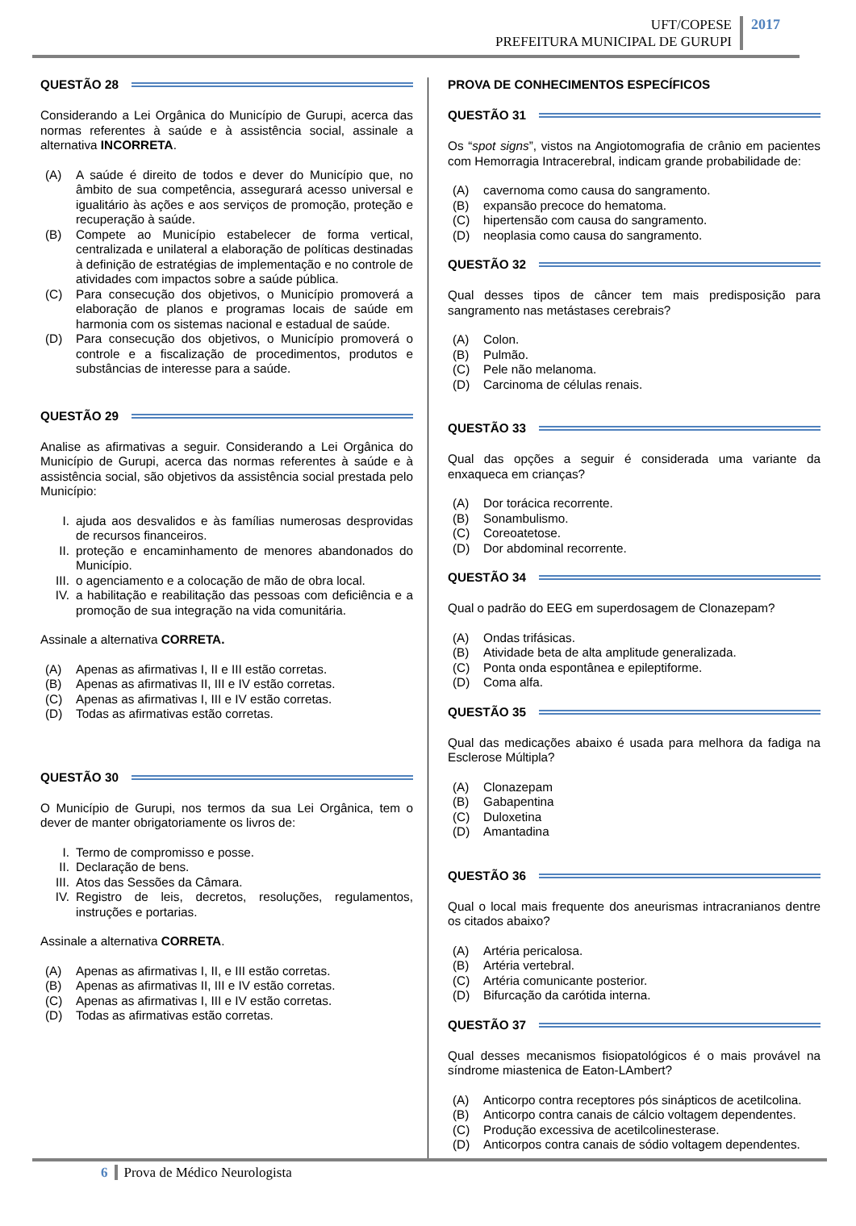UFT/COPESE
PREFEITURA MUNICIPAL DE GURUPI
2017
QUESTÃO 28
Considerando a Lei Orgânica do Município de Gurupi, acerca das normas referentes à saúde e à assistência social, assinale a alternativa INCORRETA.
(A) A saúde é direito de todos e dever do Município que, no âmbito de sua competência, assegurará acesso universal e igualitário às ações e aos serviços de promoção, proteção e recuperação à saúde.
(B) Compete ao Município estabelecer de forma vertical, centralizada e unilateral a elaboração de políticas destinadas à definição de estratégias de implementação e no controle de atividades com impactos sobre a saúde pública.
(C) Para consecução dos objetivos, o Município promoverá a elaboração de planos e programas locais de saúde em harmonia com os sistemas nacional e estadual de saúde.
(D) Para consecução dos objetivos, o Município promoverá o controle e a fiscalização de procedimentos, produtos e substâncias de interesse para a saúde.
QUESTÃO 29
Analise as afirmativas a seguir. Considerando a Lei Orgânica do Município de Gurupi, acerca das normas referentes à saúde e à assistência social, são objetivos da assistência social prestada pelo Município:
I. ajuda aos desvalidos e às famílias numerosas desprovidas de recursos financeiros.
II. proteção e encaminhamento de menores abandonados do Município.
III. o agenciamento e a colocação de mão de obra local.
IV. a habilitação e reabilitação das pessoas com deficiência e a promoção de sua integração na vida comunitária.
Assinale a alternativa CORRETA.
(A) Apenas as afirmativas I, II e III estão corretas.
(B) Apenas as afirmativas II, III e IV estão corretas.
(C) Apenas as afirmativas I, III e IV estão corretas.
(D) Todas as afirmativas estão corretas.
QUESTÃO 30
O Município de Gurupi, nos termos da sua Lei Orgânica, tem o dever de manter obrigatoriamente os livros de:
I. Termo de compromisso e posse.
II. Declaração de bens.
III. Atos das Sessões da Câmara.
IV. Registro de leis, decretos, resoluções, regulamentos, instruções e portarias.
Assinale a alternativa CORRETA.
(A) Apenas as afirmativas I, II, e III estão corretas.
(B) Apenas as afirmativas II, III e IV estão corretas.
(C) Apenas as afirmativas I, III e IV estão corretas.
(D) Todas as afirmativas estão corretas.
PROVA DE CONHECIMENTOS ESPECÍFICOS
QUESTÃO 31
Os “spot signs”, vistos na Angiotomografia de crânio em pacientes com Hemorragia Intracerebral, indicam grande probabilidade de:
(A) cavernoma como causa do sangramento.
(B) expansão precoce do hematoma.
(C) hipertensão com causa do sangramento.
(D) neoplasia como causa do sangramento.
QUESTÃO 32
Qual desses tipos de câncer tem mais predisposição para sangramento nas metástases cerebrais?
(A) Colon.
(B) Pulmão.
(C) Pele não melanoma.
(D) Carcinoma de células renais.
QUESTÃO 33
Qual das opções a seguir é considerada uma variante da enxaqueca em crianças?
(A) Dor torácica recorrente.
(B) Sonambulismo.
(C) Coreoatetose.
(D) Dor abdominal recorrente.
QUESTÃO 34
Qual o padrão do EEG em superdosagem de Clonazepam?
(A) Ondas trifásicas.
(B) Atividade beta de alta amplitude generalizada.
(C) Ponta onda espontânea e epileptiforme.
(D) Coma alfa.
QUESTÃO 35
Qual das medicações abaixo é usada para melhora da fadiga na Esclerose Múltipla?
(A) Clonazepam
(B) Gabapentina
(C) Duloxetina
(D) Amantadina
QUESTÃO 36
Qual o local mais frequente dos aneurismas intracranianos dentre os citados abaixo?
(A) Artéria pericalosa.
(B) Artéria vertebral.
(C) Artéria comunicante posterior.
(D) Bifurcação da carótida interna.
QUESTÃO 37
Qual desses mecanismos fisiopatológicos é o mais provável na síndrome miastenica de Eaton-LAmbert?
(A) Anticorpo contra receptores pós sinápticos de acetilcolina.
(B) Anticorpo contra canais de cálcio voltagem dependentes.
(C) Produção excessiva de acetilcolinesterase.
(D) Anticorpos contra canais de sódio voltagem dependentes.
6 Prova de Médico Neurologista